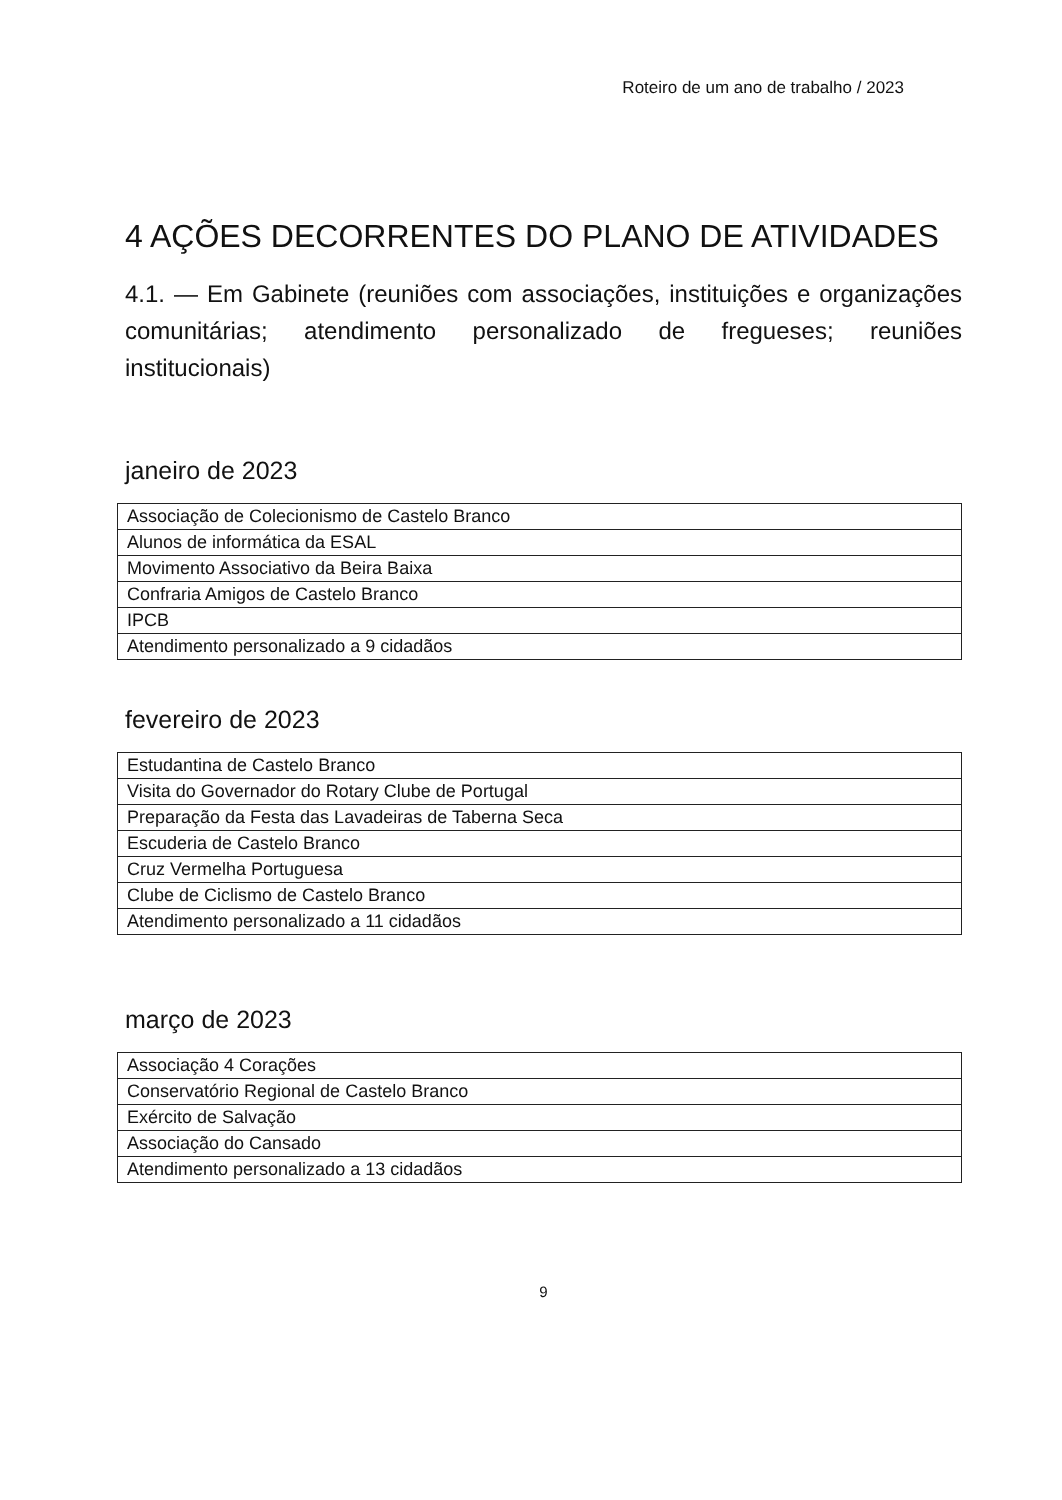Roteiro de um ano de trabalho / 2023
4 AÇÕES DECORRENTES DO PLANO DE ATIVIDADES
4.1. — Em Gabinete (reuniões com associações, instituições e organizações comunitárias; atendimento personalizado de fregueses; reuniões institucionais)
janeiro de 2023
| Associação de Colecionismo de Castelo Branco |
| Alunos de informática da ESAL |
| Movimento Associativo da Beira Baixa |
| Confraria Amigos de Castelo Branco |
| IPCB |
| Atendimento personalizado a 9 cidadãos |
fevereiro de 2023
| Estudantina de Castelo Branco |
| Visita do Governador do Rotary Clube de Portugal |
| Preparação da Festa das Lavadeiras de Taberna Seca |
| Escuderia de Castelo Branco |
| Cruz Vermelha Portuguesa |
| Clube de Ciclismo de Castelo Branco |
| Atendimento personalizado a 11 cidadãos |
março de 2023
| Associação 4 Corações |
| Conservatório Regional de Castelo Branco |
| Exército de Salvação |
| Associação do Cansado |
| Atendimento personalizado a 13 cidadãos |
9